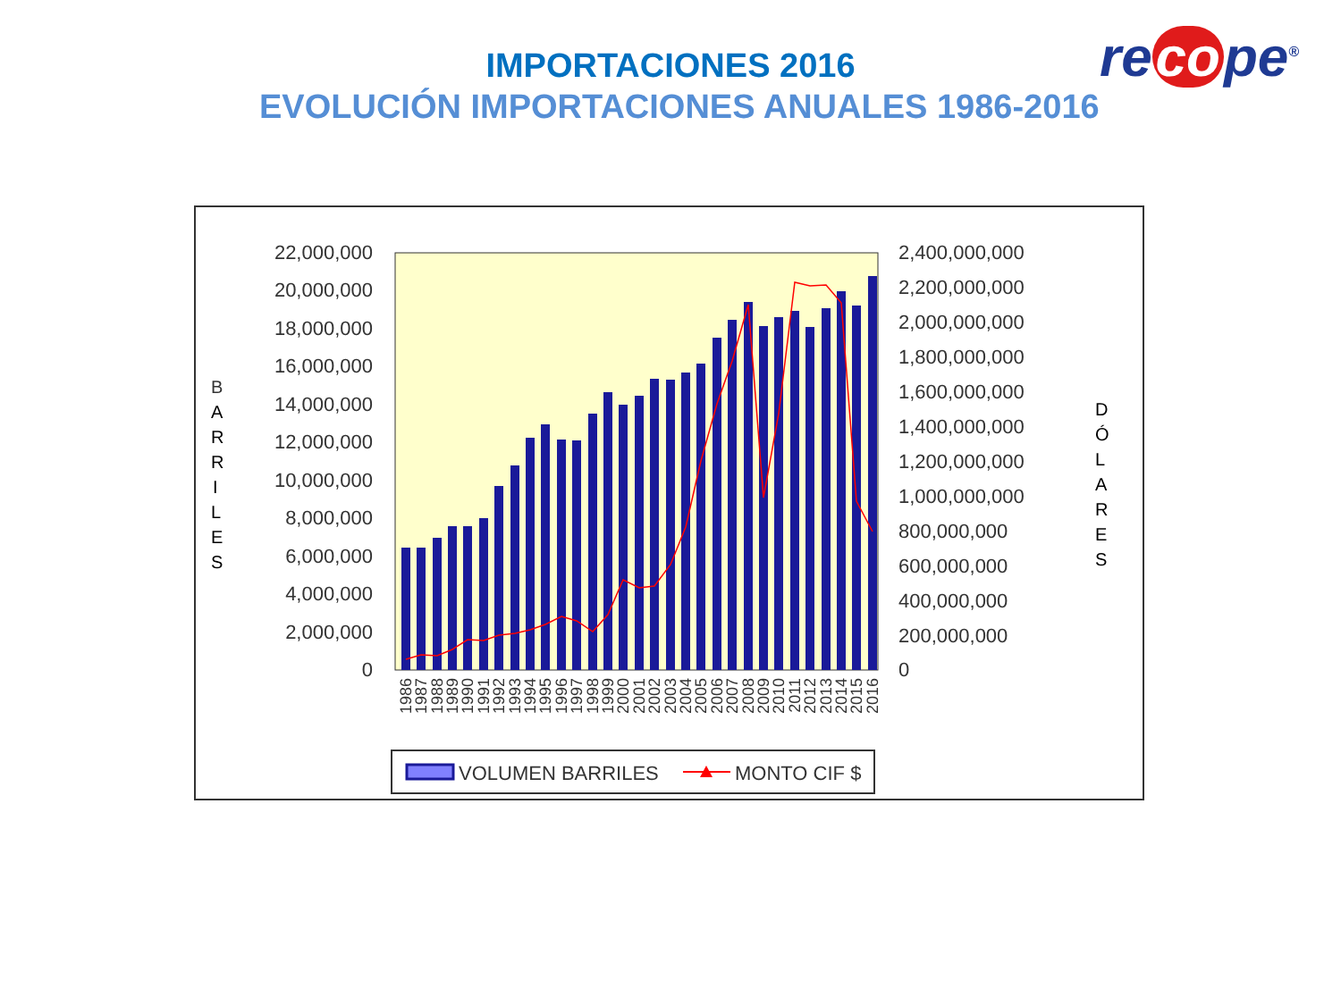IMPORTACIONES 2016
EVOLUCIÓN IMPORTACIONES ANUALES 1986-2016
re co pe<sup>®</sup>
22,000,000
20,000,000
18,000,000
16,000,000
14,000,000
12,000,000
10,000,000
8,000,000
6,000,000
4,000,000
2,000,000
0
2,400,000,000
2,200,000,000
2,000,000,000
1,800,000,000
1,600,000,000
1,400,000,000
1,200,000,000
1,000,000,000
800,000,000
600,000,000
400,000,000
200,000,000
0
B
A
R
R
I
L
E
S
D
Ó
L
A
R
E
S
1986
1987
1988
1989
1990
1991
1992
1993
1994
1995
1996
1997
1998
1999
2000
2001
2002
2003
2004
2005
2006
2007
2008
2009
2010
2011
2012
2013
2014
2015
2016
VOLUMEN BARRILES
MONTO CIF $